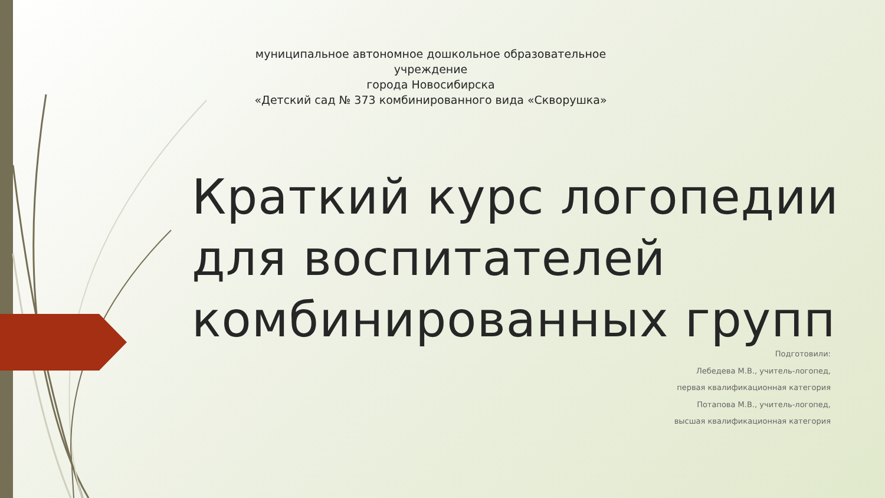муниципальное автономное дошкольное образовательное учреждение
города Новосибирска
«Детский сад № 373 комбинированного вида «Скворушка»
Краткий курс логопедии
для воспитателей
комбинированных групп
Подготовили:
Лебедева М.В., учитель-логопед,
первая квалификационная категория
Потапова М.В., учитель-логопед,
высшая квалификационная категория